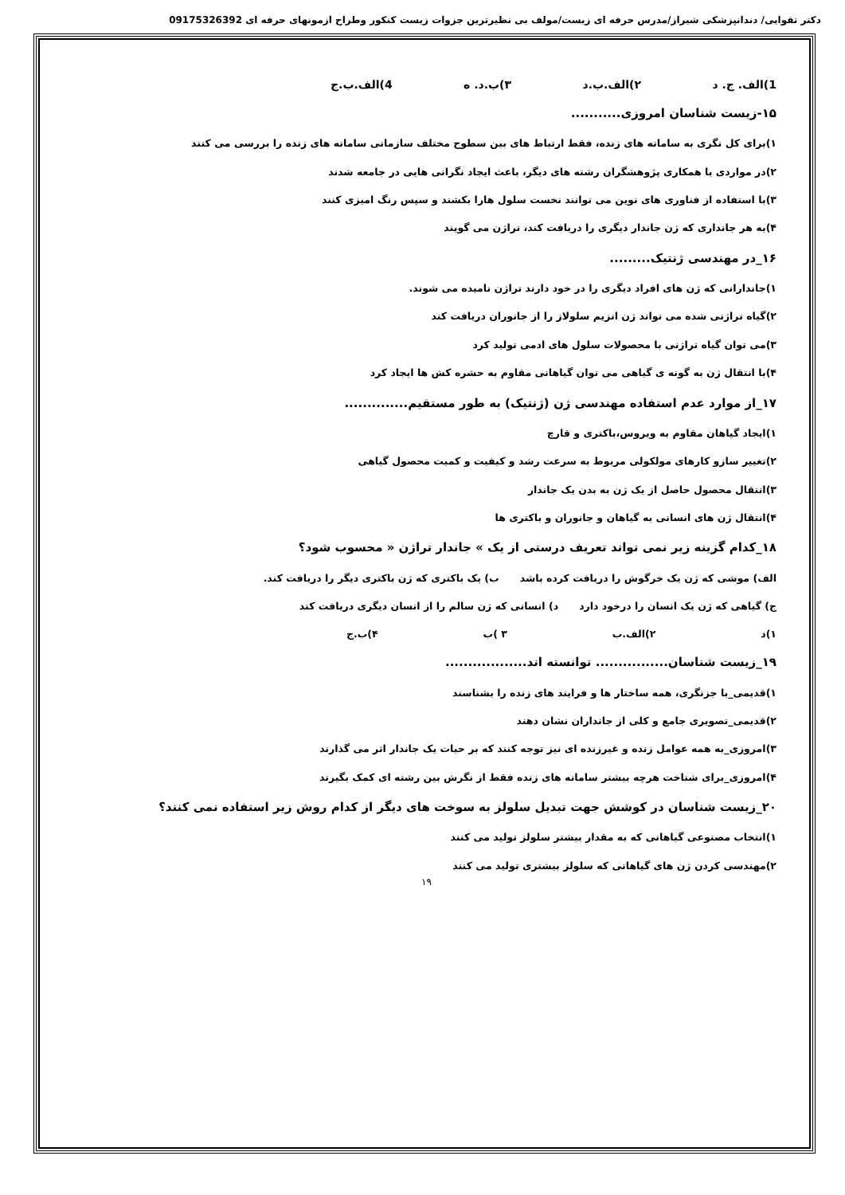دکتر تقوایی/ دندانپزشکی شیراز/مدرس حرفه ای زیست/مولف بی نظیرترین جزوات زیست کنکور وطراح ازمونهای حرفه ای 09175326392
1)الف. ج. د ۲)الف.ب.د ۳)ب.د. ه 4)الف.ب.ج
۱۵-زیست شناسان امروزی...........
۱)برای کل نگری به سامانه های زنده، فقط ارتباط های بین سطوح مختلف سازمانی سامانه های زنده را بررسی می کنند
۲)در مواردی با همکاری پژوهشگران رشته های دیگر، باعث ایجاد نگرانی هایی در جامعه شدند
۳)با استفاده از فناوری های نوین می توانند نخست سلول هارا بکشند و سپس رنگ امیزی کنند
۴)به هر جانداری که ژن جاندار دیگری را دریافت کند، تراژن می گویند
۱۶_در مهندسی ژنتیک.........
۱)جاندارانی که ژن های افراد دیگری را در خود دارند تراژن نامیده می شوند.
۲)گیاه تراژنی شده می تواند ژن انزیم سلولاز را از جانوران دریافت کند
۳)می توان گیاه تراژنی با محصولات سلول های ادمی تولید کرد
۴)با انتقال ژن به گونه ی گیاهی می توان گیاهانی مقاوم به حشره کش ها ایجاد کرد
۱۷_از موارد عدم استفاده مهندسی ژن (ژنتیک) به طور مستقیم..............
۱)ایجاد گیاهان مقاوم به ویروس،باکتری و قارچ
۲)تغییر سازو کارهای مولکولی مربوط به سرعت رشد و کیفیت و کمیت محصول گیاهی
۳)انتقال محصول حاصل از یک ژن به بدن یک جاندار
۴)انتقال ژن های انسانی به گیاهان و جانوران و باکتری ها
۱۸_کدام گزینه زیر نمی تواند تعریف درستی از یک » جاندار تراژن « محسوب شود؟
الف) موشی که ژن یک خرگوش را دریافت کرده باشد ب) یک باکتری که ژن باکتری دیگر را دریافت کند.
ج) گیاهی که ژن یک انسان را درخود دارد د) انسانی که ژن سالم را از انسان دیگری دریافت کند
۱)د ۲)الف.ب ۳ )ب ۴)ب.ج
۱۹_زیست شناسان................ توانسته اند..................
۱)قدیمی_با جزنگری، همه ساختار ها و فرایند های زنده را بشناسند
۲)قدیمی_تصویری جامع و کلی از جانداران نشان دهند
۳)امروزی_به همه عوامل زنده و غیرزنده ای نیز توجه کنند که بر حیات یک جاندار اثر می گذارند
۴)امروزی_برای شناخت هرچه بیشتر سامانه های زنده فقط از نگرش بین رشته ای کمک بگیرند
۲۰_زیست شناسان در کوشش جهت تبدیل سلولز به سوخت های دیگر از کدام روش زیر استفاده نمی کنند؟
۱)انتخاب مصنوعی گیاهانی که به مقدار بیشتر سلولز تولید می کنند
۲)مهندسی کردن ژن های گیاهانی که سلولز بیشتری تولید می کنند
۱۹